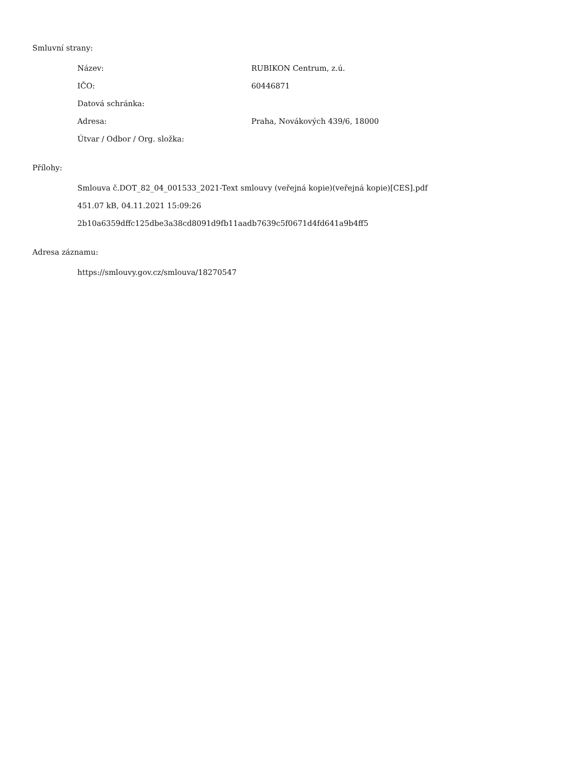Smluvní strany:
| Název: | RUBIKON Centrum, z.ú. |
| IČO: | 60446871 |
| Datová schránka: | |
| Adresa: | Praha, Novákových 439/6, 18000 |
| Útvar / Odbor / Org. složka: | |
Přílohy:
Smlouva č.DOT_82_04_001533_2021-Text smlouvy (veřejná kopie)(veřejná kopie)[CES].pdf
451.07 kB, 04.11.2021 15:09:26
2b10a6359dffc125dbe3a38cd8091d9fb11aadb7639c5f0671d4fd641a9b4ff5
Adresa záznamu:
https://smlouvy.gov.cz/smlouva/18270547